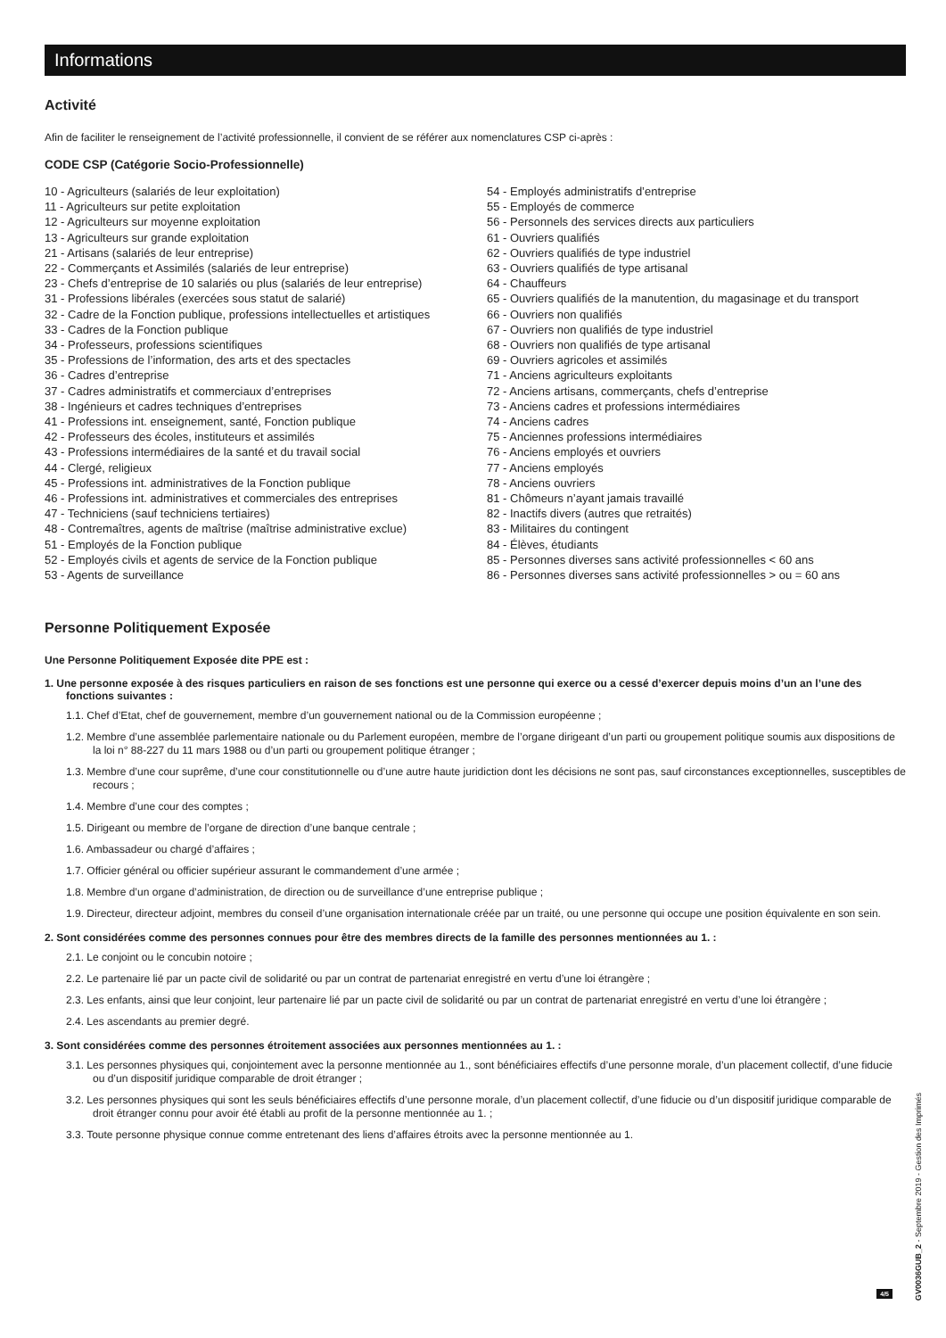Informations
Activité
Afin de faciliter le renseignement de l’activité professionnelle, il convient de se référer aux nomenclatures CSP ci-après :
CODE CSP (Catégorie Socio-Professionnelle)
10 - Agriculteurs (salariés de leur exploitation)
11 - Agriculteurs sur petite exploitation
12 - Agriculteurs sur moyenne exploitation
13 - Agriculteurs sur grande exploitation
21 - Artisans (salariés de leur entreprise)
22 - Commerçants et Assimilés (salariés de leur entreprise)
23 - Chefs d’entreprise de 10 salariés ou plus (salariés de leur entreprise)
31 - Professions libérales (exercées sous statut de salarié)
32 - Cadre de la Fonction publique, professions intellectuelles et artistiques
33 - Cadres de la Fonction publique
34 - Professeurs, professions scientifiques
35 - Professions de l’information, des arts et des spectacles
36 - Cadres d’entreprise
37 - Cadres administratifs et commerciaux d’entreprises
38 - Ingénieurs et cadres techniques d’entreprises
41 - Professions int. enseignement, santé, Fonction publique
42 - Professeurs des écoles, instituteurs et assimilés
43 - Professions intermédiaires de la santé et du travail social
44 - Clergé, religieux
45 - Professions int. administratives de la Fonction publique
46 - Professions int. administratives et commerciales des entreprises
47 - Techniciens (sauf techniciens tertiaires)
48 - Contremaîtres, agents de maîtrise (maîtrise administrative exclue)
51 - Employés de la Fonction publique
52 - Employés civils et agents de service de la Fonction publique
53 - Agents de surveillance
54 - Employés administratifs d’entreprise
55 - Employés de commerce
56 - Personnels des services directs aux particuliers
61 - Ouvriers qualifiés
62 - Ouvriers qualifiés de type industriel
63 - Ouvriers qualifiés de type artisanal
64 - Chauffeurs
65 - Ouvriers qualifiés de la manutention, du magasinage et du transport
66 - Ouvriers non qualifiés
67 - Ouvriers non qualifiés de type industriel
68 - Ouvriers non qualifiés de type artisanal
69 - Ouvriers agricoles et assimilés
71 - Anciens agriculteurs exploitants
72 - Anciens artisans, commerçants, chefs d’entreprise
73 - Anciens cadres et professions intermédiaires
74 - Anciens cadres
75 - Anciennes professions intermédiaires
76 - Anciens employés et ouvriers
77 - Anciens employés
78 - Anciens ouvriers
81 - Chômeurs n’ayant jamais travaillé
82 - Inactifs divers (autres que retraités)
83 - Militaires du contingent
84 - Élèves, étudiants
85 - Personnes diverses sans activité professionnelles < 60 ans
86 - Personnes diverses sans activité professionnelles > ou = 60 ans
Personne Politiquement Exposée
Une Personne Politiquement Exposée dite PPE est :
1. Une personne exposée à des risques particuliers en raison de ses fonctions est une personne qui exerce ou a cessé d’exercer depuis moins d’un an l’une des fonctions suivantes :
1.1. Chef d’Etat, chef de gouvernement, membre d’un gouvernement national ou de la Commission européenne ;
1.2. Membre d’une assemblée parlementaire nationale ou du Parlement européen, membre de l’organe dirigeant d’un parti ou groupement politique soumis aux dispositions de la loi n° 88-227 du 11 mars 1988 ou d’un parti ou groupement politique étranger ;
1.3. Membre d’une cour suprême, d’une cour constitutionnelle ou d’une autre haute juridiction dont les décisions ne sont pas, sauf circonstances exceptionnelles, susceptibles de recours ;
1.4. Membre d’une cour des comptes ;
1.5. Dirigeant ou membre de l’organe de direction d’une banque centrale ;
1.6. Ambassadeur ou chargé d’affaires ;
1.7. Officier général ou officier supérieur assurant le commandement d’une armée ;
1.8. Membre d’un organe d’administration, de direction ou de surveillance d’une entreprise publique ;
1.9. Directeur, directeur adjoint, membres du conseil d’une organisation internationale créée par un traité, ou une personne qui occupe une position équivalente en son sein.
2. Sont considérées comme des personnes connues pour être des membres directs de la famille des personnes mentionnées au 1. :
2.1. Le conjoint ou le concubin notoire ;
2.2. Le partenaire lié par un pacte civil de solidarité ou par un contrat de partenariat enregistré en vertu d’une loi étrangère ;
2.3. Les enfants, ainsi que leur conjoint, leur partenaire lié par un pacte civil de solidarité ou par un contrat de partenariat enregistré en vertu d’une loi étrangère ;
2.4. Les ascendants au premier degré.
3. Sont considérées comme des personnes étroitement associées aux personnes mentionnées au 1. :
3.1. Les personnes physiques qui, conjointement avec la personne mentionnée au 1., sont bénéficiaires effectifs d’une personne morale, d’un placement collectif, d’une fiducie ou d’un dispositif juridique comparable de droit étranger ;
3.2. Les personnes physiques qui sont les seuls bénéficiaires effectifs d’une personne morale, d’un placement collectif, d’une fiducie ou d’un dispositif juridique comparable de droit étranger connu pour avoir été établi au profit de la personne mentionnée au 1. ;
3.3. Toute personne physique connue comme entretenant des liens d’affaires étroits avec la personne mentionnée au 1.
4/5
GV0036GUB_2 - Septembre 2019 - Gestion des Imprimés